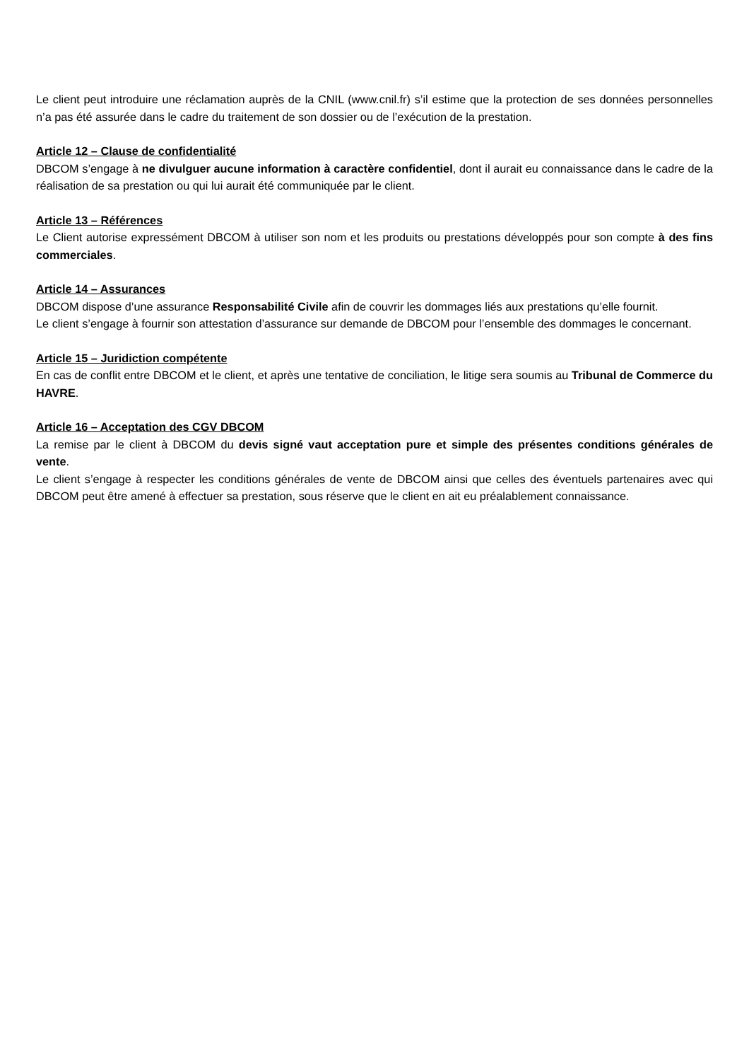Le client peut introduire une réclamation auprès de la CNIL (www.cnil.fr) s’il estime que la protection de ses données personnelles n’a pas été assurée dans le cadre du traitement de son dossier ou de l’exécution de la prestation.
Article 12 – Clause de confidentialité
DBCOM s’engage à ne divulguer aucune information à caractère confidentiel, dont il aurait eu connaissance dans le cadre de la réalisation de sa prestation ou qui lui aurait été communiquée par le client.
Article 13 – Références
Le Client autorise expressément DBCOM à utiliser son nom et les produits ou prestations développés pour son compte à des fins commerciales.
Article 14 – Assurances
DBCOM dispose d’une assurance Responsabilité Civile afin de couvrir les dommages liés aux prestations qu’elle fournit.
Le client s’engage à fournir son attestation d’assurance sur demande de DBCOM pour l’ensemble des dommages le concernant.
Article 15 – Juridiction compétente
En cas de conflit entre DBCOM et le client, et après une tentative de conciliation, le litige sera soumis au Tribunal de Commerce du HAVRE.
Article 16 – Acceptation des CGV DBCOM
La remise par le client à DBCOM du devis signé vaut acceptation pure et simple des présentes conditions générales de vente.
Le client s’engage à respecter les conditions générales de vente de DBCOM ainsi que celles des éventuels partenaires avec qui DBCOM peut être amené à effectuer sa prestation, sous réserve que le client en ait eu préalablement connaissance.